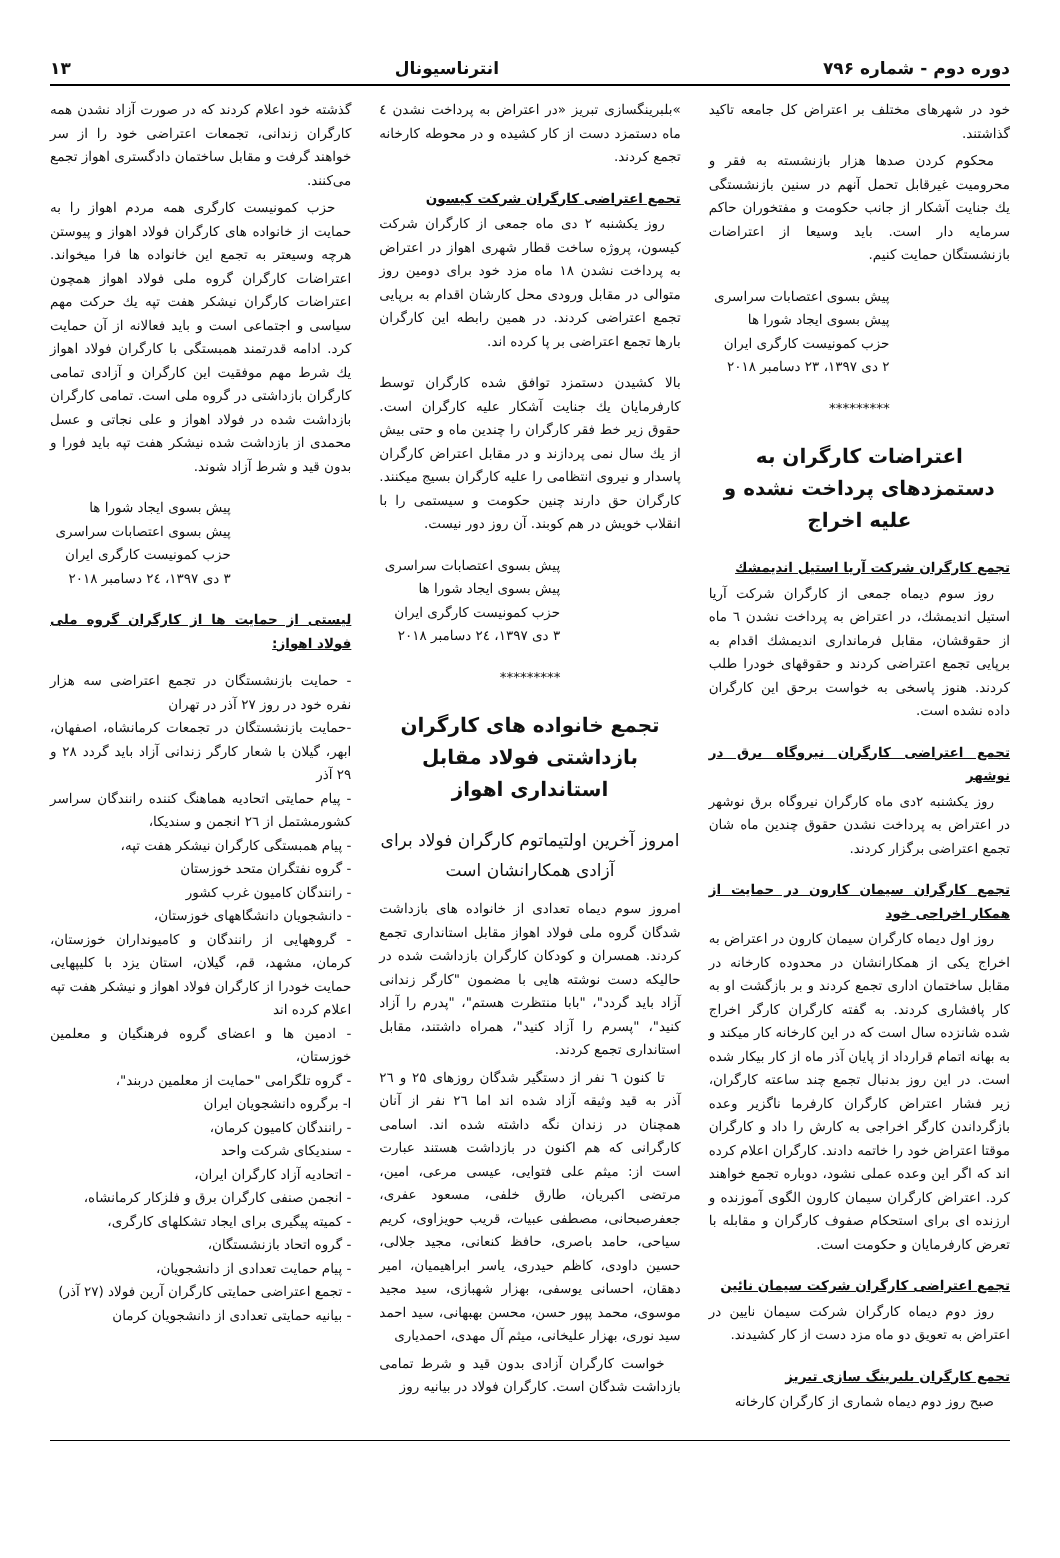دوره دوم - شماره ۷۹۶ انترناسیونال ۱۳
خود در شهرهای مختلف بر اعتراض کل جامعه تاکید گذاشتند.
محکوم کردن صدها هزار بازنشسته به فقر و محرومیت غیرقابل تحمل آنهم در سنین بازنشستگی یك جنایت آشکار از جانب حکومت و مفتخوران حاکم سرمایه دار است. باید وسیعا از اعتراضات بازنشستگان حمایت کنیم.
پیش بسوی اعتصابات سراسری
پیش بسوی ایجاد شورا ها
حزب کمونیست کارگری ایران
۲ دی ۱۳۹۷، ۲۳ دسامبر ۲۰۱۸
*********
اعتراضات کارگران به دستمزدهای پرداخت نشده و علیه اخراج
تجمع کارگران شرکت آریا استیل اندیمشك
روز سوم دیماه جمعی از کارگران شرکت آریا استیل اندیمشك، در اعتراض به پرداخت نشدن ٦ ماه از حقوقشان، مقابل فرمانداری اندیمشك اقدام به برپایی تجمع اعتراضی کردند و حقوقهای خودرا طلب کردند. هنوز پاسخی به خواست برحق این کارگران داده نشده است.
تجمع اعتراضی کارگران نیروگاه برق در نوشهر
روز یکشنبه ۲دی ماه کارگران نیروگاه برق نوشهر در اعتراض به پرداخت نشدن حقوق چندین ماه شان تجمع اعتراضی برگزار کردند.
تجمع کارگران سیمان کارون در حمایت از همکار اخراجی خود
روز اول دیماه کارگران سیمان کارون در اعتراض به اخراج یکی از همکارانشان در محدوده کارخانه در مقابل ساختمان اداری تجمع کردند و بر بازگشت او به کار پافشاری کردند. به گفته کارگران کارگر اخراج شده شانزده سال است که در این کارخانه کار میکند و به بهانه اتمام قرارداد از پایان آذر ماه از کار بیکار شده است. در این روز بدنبال تجمع چند ساعته کارگران، زیر فشار اعتراض کارگران کارفرما ناگزیر وعده بازگرداندن کارگر اخراجی به کارش را داد و کارگران موقتا اعتراض خود را خاتمه دادند. کارگران اعلام کرده اند که اگر این وعده عملی نشود، دوباره تجمع خواهند کرد. اعتراض کارگران سیمان کارون الگوی آموزنده و ارزنده ای برای استحکام صفوف کارگران و مقابله با تعرض کارفرمایان و حکومت است.
تجمع اعتراضی کارگران شرکت سیمان نائین
روز دوم دیماه کارگران شرکت سیمان نایین در اعتراض به تعویق دو ماه مزد دست از کار کشیدند.
تجمع کارگران بلبرینگ سازی تبریز
صبح روز دوم دیماه شماری از کارگران کارخانه
»بلبرینگسازی تبریز «در اعتراض به پرداخت نشدن ٤ ماه دستمزد دست از کار کشیده و در محوطه کارخانه تجمع کردند.
تجمع اعتراضی کارگران شرکت کیسون
روز یکشنبه ۲ دی ماه جمعی از کارگران شرکت کیسون، پروژه ساخت قطار شهری اهواز در اعتراض به پرداخت نشدن ۱۸ ماه مزد خود برای دومین روز متوالی در مقابل ورودی محل کارشان اقدام به برپایی تجمع اعتراضی کردند. در همین رابطه این کارگران بارها تجمع اعتراضی بر پا کرده اند.
بالا کشیدن دستمزد توافق شده کارگران توسط کارفرمایان یك جنایت آشکار علیه کارگران است. حقوق زیر خط فقر کارگران را چندین ماه و حتی بیش از یك سال نمی پردازند و در مقابل اعتراض کارگران پاسدار و نیروی انتظامی را علیه کارگران بسیج میکنند. کارگران حق دارند چنین حکومت و سیستمی را با انقلاب خویش در هم کوبند. آن روز دور نیست.
پیش بسوی اعتصابات سراسری
پیش بسوی ایجاد شورا ها
حزب کمونیست کارگری ایران
۳ دی ۱۳۹۷، ۲٤ دسامبر ۲۰۱۸
*********
تجمع خانواده های کارگران بازداشتی فولاد مقابل استانداری اهواز
امروز آخرین اولتیماتوم کارگران فولاد برای آزادی همکارانشان است
امروز سوم دیماه تعدادی از خانواده های بازداشت شدگان گروه ملی فولاد اهواز مقابل استانداری تجمع کردند. همسران و کودکان کارگران بازداشت شده در حالیکه دست نوشته هایی با مضمون "کارگر زندانی آزاد باید گردد"، "بابا منتظرت هستم"، "پدرم را آزاد کنید"، "پسرم را آزاد کنید"، همراه داشتند، مقابل استانداری تجمع کردند.
تا کنون ٦ نفر از دستگیر شدگان روزهای ۲۵ و ۲٦ آذر به قید وثیقه آزاد شده اند اما ۲٦ نفر از آنان همچنان در زندان نگه داشته شده اند. اسامی کارگرانی که هم اکنون در بازداشت هستند عبارت است از: میثم علی فتوایی، عیسی مرعی، امین، مرتضی اکبریان، طارق خلفی، مسعود عفری، جعفرصبحانی، مصطفی عبیات، قریب حویزاوی، کریم سیاحی، حامد باصری، حافظ کنعانی، مجید جلالی، حسین داودی، کاظم حیدری، یاسر ابراهیمیان، امیر دهقان، احسانی یوسفی، بهزار شهبازی، سید مجید موسوی، محمد پپور حسن، محسن بهبهانی، سید احمد سید نوری، بهزار علیخانی، میثم آل مهدی، احمدیاری
خواست کارگران آزادی بدون قید و شرط تمامی بازداشت شدگان است. کارگران فولاد در بیانیه روز
گذشته خود اعلام کردند که در صورت آزاد نشدن همه کارگران زندانی، تجمعات اعتراضی خود را از سر خواهند گرفت و مقابل ساختمان دادگستری اهواز تجمع می‌کنند.
حزب کمونیست کارگری همه مردم اهواز را به حمایت از خانواده های کارگران فولاد اهواز و پیوستن هرچه وسیعتر به تجمع این خانواده ها فرا میخواند. اعتراضات کارگران گروه ملی فولاد اهواز همچون اعتراضات کارگران نیشکر هفت تپه یك حرکت مهم سیاسی و اجتماعی است و باید فعالانه از آن حمایت کرد. ادامه قدرتمند همبستگی با کارگران فولاد اهواز یك شرط مهم موفقیت این کارگران و آزادی تمامی کارگران بازداشتی در گروه ملی است. تمامی کارگران بازداشت شده در فولاد اهواز و علی نجاتی و عسل محمدی از بازداشت شده نیشکر هفت تپه باید فورا و بدون قید و شرط آزاد شوند.
پیش بسوی ایجاد شورا ها
پیش بسوی اعتصابات سراسری
حزب کمونیست کارگری ایران
۳ دی ۱۳۹۷، ۲٤ دسامبر ۲۰۱۸
لیستی از حمایت ها از کارگران گروه ملی فولاد اهواز:
- حمایت بازنشستگان در تجمع اعتراضی سه هزار نفره خود در روز ۲۷ آذر در تهران
-حمایت بازنشستگان در تجمعات کرمانشاه، اصفهان، ابهر، گیلان با شعار کارگر زندانی آزاد باید گردد ۲۸ و ۲۹ آذر
- پیام حمایتی اتحادیه هماهنگ کننده رانندگان سراسر کشورمشتمل از ۲٦ انجمن و سندیکا،
- پیام همبستگی کارگران نیشکر هفت تپه،
- گروه نفتگران متحد خوزستان
- رانندگان کامیون غرب کشور
- دانشجویان دانشگاههای خوزستان،
- گروههایی از رانندگان و کامیونداران خوزستان، کرمان، مشهد، قم، گیلان، استان یزد با کلیپهایی حمایت خودرا از کارگران فولاد اهواز و نیشکر هفت تپه اعلام کرده اند
- ادمین ها و اعضای گروه فرهنگیان و معلمین خوزستان،
- گروه تلگرامی "حمایت از معلمین دربند"،
ا- برگروه دانشجویان ایران
- رانندگان کامیون کرمان،
- سندیکای شرکت واحد
- اتحادیه آزاد کارگران ایران،
- انجمن صنفی کارگران برق و فلزکار کرمانشاه،
- کمیته پیگیری برای ایجاد تشکلهای کارگری،
- گروه اتحاد بازنشستگان،
- پیام حمایت تعدادی از دانشجویان،
- تجمع اعتراضی حمایتی کارگران آرین فولاد (۲۷ آذر)
- بیانیه حمایتی تعدادی از دانشجویان کرمان